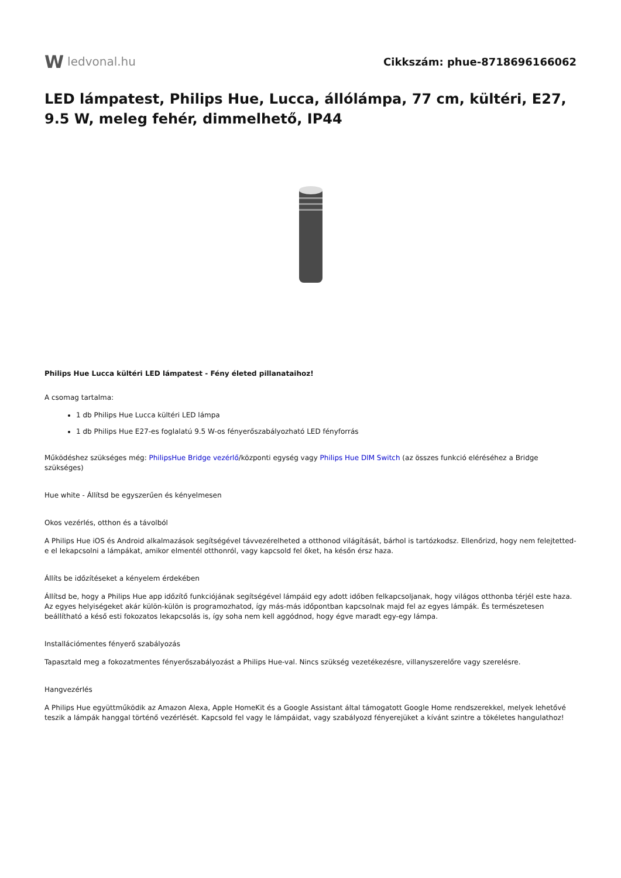W ledvonal.hu Cikkszám: phue-8718696166062
LED lámpatest, Philips Hue, Lucca, állólámpa, 77 cm, kültéri, E27, 9.5 W, meleg fehér, dimmelhető, IP44
Philips Hue Lucca kültéri LED lámpatest - Fény életed pillanataihoz!
A csomag tartalma:
1 db Philips Hue Lucca kültéri LED lámpa
1 db Philips Hue E27-es foglalatú 9.5 W-os fényerőszabályozható LED fényforrás
Működéshez szükséges még: PhilipsHue Bridge vezérlő/központi egység vagy Philips Hue DIM Switch (az összes funkció eléréséhez a Bridge szükséges)
Hue white - Állítsd be egyszerűen és kényelmesen
Okos vezérlés, otthon és a távolból
A Philips Hue iOS és Android alkalmazások segítségével távvezérelheted a otthonod világítását, bárhol is tartózkodsz. Ellenőrizd, hogy nem felejtetted-e el lekapcsolni a lámpákat, amikor elmentél otthonról, vagy kapcsold fel őket, ha későn érsz haza.
Állíts be időzítéseket a kényelem érdekében
Állítsd be, hogy a Philips Hue app időzítő funkciójának segítségével lámpáid egy adott időben felkapcsoljanak, hogy világos otthonba térjél este haza. Az egyes helyiségeket akár külön-külön is programozhatod, így más-más időpontban kapcsolnak majd fel az egyes lámpák. És természetesen beállítható a késő esti fokozatos lekapcsolás is, így soha nem kell aggódnod, hogy égve maradt egy-egy lámpa.
Installációmentes fényerő szabályozás
Tapasztald meg a fokozatmentes fényerőszabályozást a Philips Hue-val. Nincs szükség vezetékezésre, villanyszerelőre vagy szerelésre.
Hangvezérlés
A Philips Hue együttműködik az Amazon Alexa, Apple HomeKit és a Google Assistant által támogatott Google Home rendszerekkel, melyek lehetővé teszik a lámpák hanggal történő vezérlését. Kapcsold fel vagy le lámpáidat, vagy szabályozd fényerejüket a kívánt szintre a tökéletes hangulathoz!